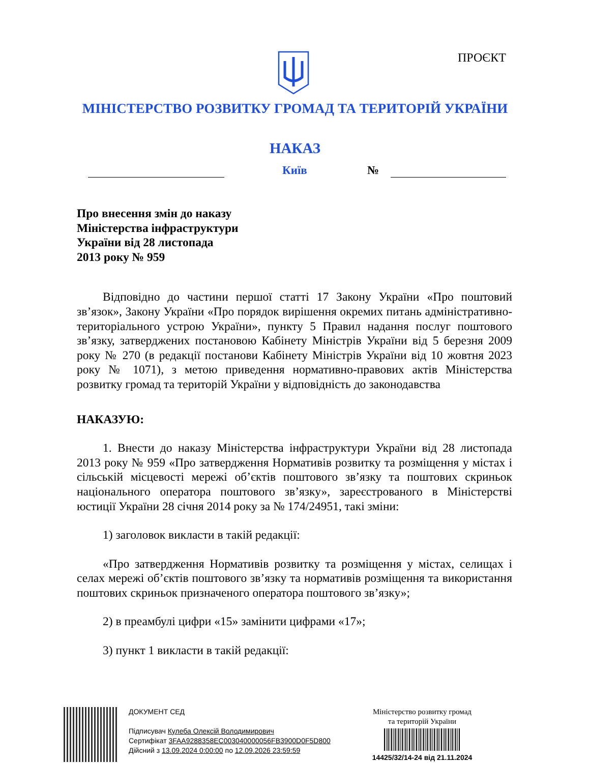ПРОЄКТ
МІНІСТЕРСТВО РОЗВИТКУ ГРОМАД ТА ТЕРИТОРІЙ УКРАЇНИ
НАКАЗ
Київ №
Про внесення змін до наказу
Міністерства інфраструктури
України від 28 листопада
2013 року № 959
Відповідно до частини першої статті 17 Закону України «Про поштовий зв’язок», Закону України «Про порядок вирішення окремих питань адміністративно-територіального устрою України», пункту 5 Правил надання послуг поштового зв’язку, затверджених постановою Кабінету Міністрів України від 5 березня 2009 року № 270 (в редакції постанови Кабінету Міністрів України від 10 жовтня 2023 року № 1071), з метою приведення нормативно-правових актів Міністерства розвитку громад та територій України у відповідність до законодавства
НАКАЗУЮ:
1. Внести до наказу Міністерства інфраструктури України від 28 листопада 2013 року № 959 «Про затвердження Нормативів розвитку та розміщення у містах і сільській місцевості мережі об’єктів поштового зв’язку та поштових скриньок національного оператора поштового зв’язку», зареєстрованого в Міністерстві юстиції України 28 січня 2014 року за № 174/24951, такі зміни:
1) заголовок викласти в такій редакції:
«Про затвердження Нормативів розвитку та розміщення у містах, селищах і селах мережі об’єктів поштового зв’язку та нормативів розміщення та використання поштових скриньок призначеного оператора поштового зв’язку»;
2) в преамбулі цифри «15» замінити цифрами «17»;
3) пункт 1 викласти в такій редакції:
ДОКУМЕНТ СЕД
Підписувач Кулеба Олексій Володимирович
Сертифікат 3FAA9288358EC003040000056FB3900D0F5D800
Дійсний з 13.09.2024 0:00:00 по 12.09.2026 23:59:59
Міністерство розвитку громад
та територій України
14425/32/14-24 від 21.11.2024